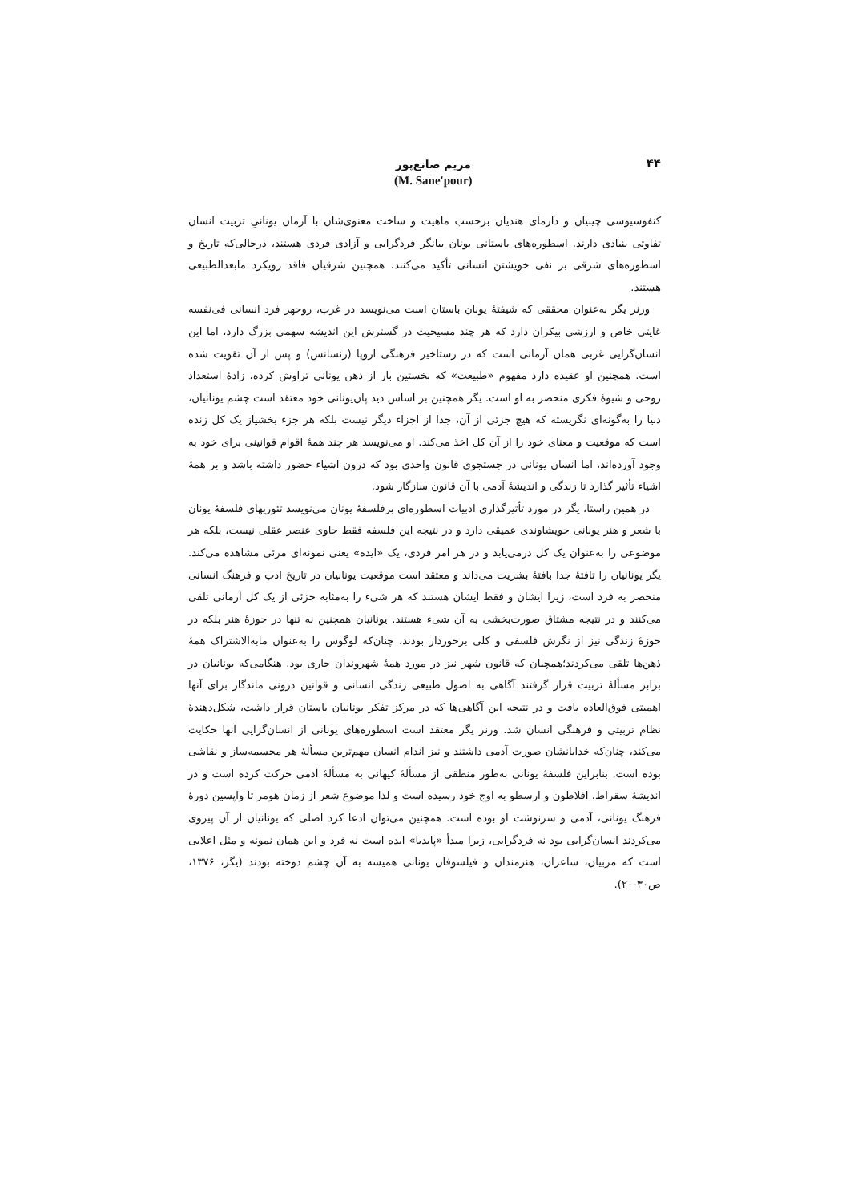۴۴
مریم صانع‌پور
(M. Sane'pour)
کنفوسیوسی چینیان و دارمای هندیان برحسب ماهیت و ساخت معنوی‌شان با آرمان یونانیِ تربیت انسان تفاوتی بنیادی دارند. اسطوره‌های باستانی یونان بیانگر فردگرایی و آزادی فردی هستند، درحالی‌که تاریخ و اسطوره‌های شرقی بر نفی خویشتن انسانی تأکید می‌کنند. همچنین شرقیان فاقد رویکرد مابعدالطبیعی هستند.
ورنر یگر به‌عنوان محققی که شیفتهٔ یونان باستان است می‌نویسد در غرب، روحهر فرد انسانی فی‌نفسه غایتی خاص و ارزشی بیکران دارد که هر چند مسیحیت در گسترش این اندیشه سهمی بزرگ دارد، اما این انسان‌گرایی غربی همان آرمانی است که در رستاخیز فرهنگی اروپا (رنسانس) و پس از آن تقویت شده است. همچنین او عقیده دارد مفهوم «طبیعت» که نخستین بار از ذهن یونانی تراوش کرده، زادهٔ استعداد روحی و شیوهٔ فکری منحصر به او است. یگر همچنین بر اساس دید پان‌یونانی خود معتقد است چشم یونانیان، دنیا را به‌گونه‌ای نگریسته که هیچ جزئی از آن، جدا از اجزاء دیگر نیست بلکه هر جزء بخشیاز یک کل زنده است که موقعیت و معنای خود را از آن کل اخذ می‌کند. او می‌نویسد هر چند همهٔ اقوام قوانینی برای خود به وجود آورده‌اند، اما انسان یونانی در جستجوی قانون واحدی بود که درون اشیاء حضور داشته باشد و بر همهٔ اشیاء تأثیر گذارد تا زندگی و اندیشهٔ آدمی با آن قانون سازگار شود.
در همین راستا، یگر در مورد تأثیرگذاری ادبیات اسطوره‌ای برفلسفهٔ یونان می‌نویسد تئوریهای فلسفهٔ یونان با شعر و هنر یونانی خویشاوندی عمیقی دارد و در نتیجه این فلسفه فقط حاوی عنصر عقلی نیست، بلکه هر موضوعی را به‌عنوان یک کل درمی‌یابد و در هر امر فردی، یک «ایده» یعنی نمونه‌ای مرئی مشاهده می‌کند. یگر یونانیان را تافتهٔ جدا بافتهٔ بشریت می‌داند و معتقد است موقعیت یونانیان در تاریخ ادب و فرهنگ انسانی منحصر به فرد است، زیرا ایشان و فقط ایشان هستند که هر شیء را به‌مثابه جزئی از یک کل آرمانی تلقی می‌کنند و در نتیجه مشتاق صورت‌بخشی به آن شیء هستند. یونانیان همچنین نه تنها در حوزهٔ هنر بلکه در حوزهٔ زندگی نیز از نگرش فلسفی و کلی برخوردار بودند، چنان‌که لوگوس را به‌عنوان مابه‌الاشتراک همهٔ ذهن‌ها تلقی می‌کردند؛همچنان که قانون شهر نیز در مورد همهٔ شهروندان جاری بود. هنگامی‌که یونانیان در برابر مسألهٔ تربیت قرار گرفتند آگاهی به اصول طبیعی زندگی انسانی و قوانین درونی ماندگار برای آنها اهمیتی فوق‌العاده یافت و در نتیجه این آگاهی‌ها که در مرکز تفکر یونانیان باستان قرار داشت، شکل‌دهندهٔ نظام تربیتی و فرهنگی انسان شد. ورنر یگر معتقد است اسطوره‌های یونانی از انسان‌گرایی آنها حکایت می‌کند، چنان‌که خدایانشان صورت آدمی داشتند و نیز اندام انسان مهم‌ترین مسألهٔ هر مجسمه‌ساز و نقاشی بوده است. بنابراین فلسفهٔ یونانی به‌طور منطقی از مسألهٔ کیهانی به مسألهٔ آدمی حرکت کرده است و در اندیشهٔ سقراط، افلاطون و ارسطو به اوج خود رسیده است و لذا موضوع شعر از زمان هومر تا واپسین دورهٔ فرهنگ یونانی، آدمی و سرنوشت او بوده است. همچنین می‌توان ادعا کرد اصلی که یونانیان از آن پیروی می‌کردند انسان‌گرایی بود نه فردگرایی، زیرا مبدأ «پایدیا» ایده است نه فرد و این همان نمونه و مثل اعلایی است که مربیان، شاعران، هنرمندان و فیلسوفان یونانی همیشه به آن چشم دوخته بودند (یگر، ۱۳۷۶، ص۳۰-۲۰).